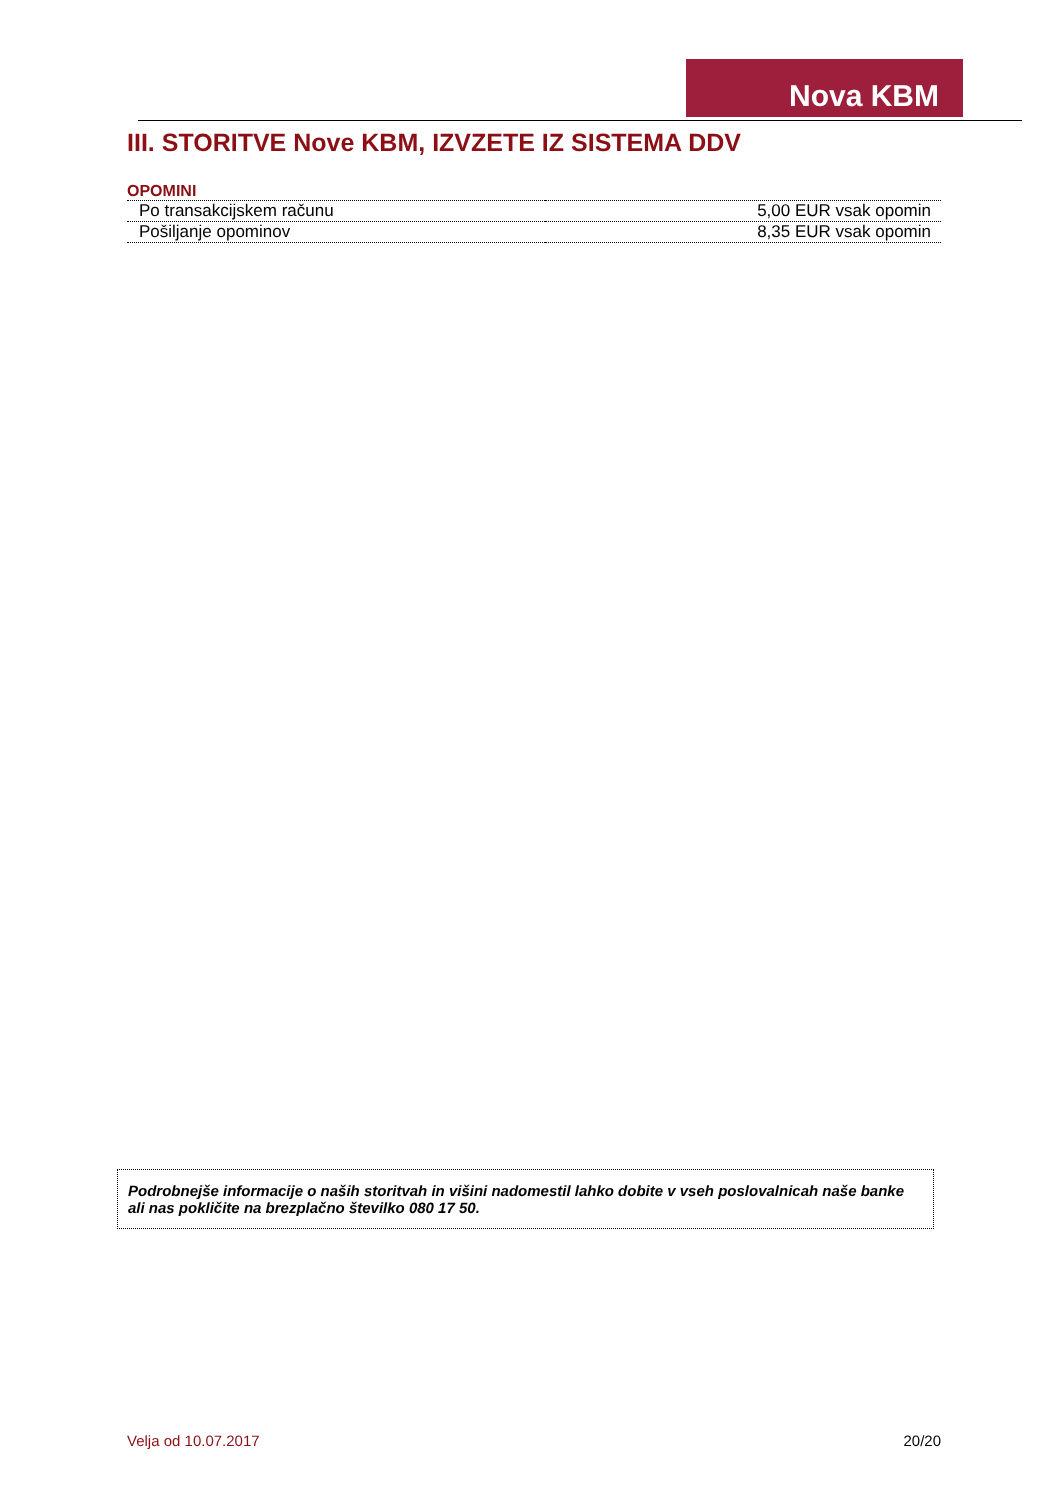Nova KBM
III. STORITVE Nove KBM, IZVZETE IZ SISTEMA DDV
OPOMINI
| Po transakcijskem računu | 5,00 EUR vsak opomin |
| Pošiljanje opominov | 8,35 EUR vsak opomin |
Podrobnejše informacije o naših storitvah in višini nadomestil lahko dobite v vseh poslovalnicah naše banke ali nas pokličite na brezplačno številko 080 17 50.
Velja od 10.07.2017 20/20